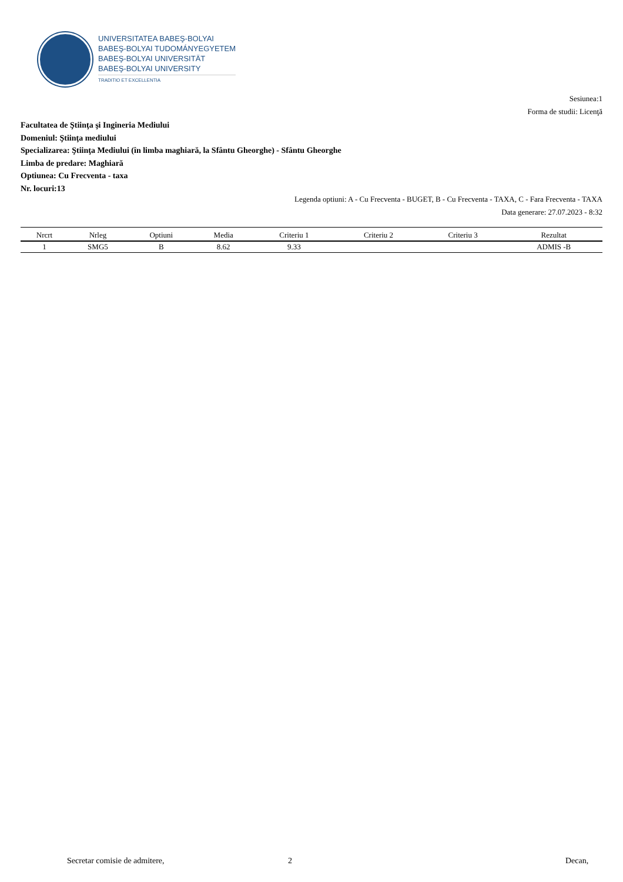UNIVERSITATEA BABEŞ-BOLYAI
BABEŞ-BOLYAI TUDOMÁNYEGYETEM
BABEŞ-BOLYAI UNIVERSITÄT
BABEŞ-BOLYAI UNIVERSITY
TRADITIO ET EXCELLENTIA
Sesiunea:1
Forma de studii: Licenţă
Facultatea de Ştiinţa şi Ingineria Mediului
Domeniul: Ştiinţa mediului
Specializarea: Ştiinţa Mediului (în limba maghiară, la Sfântu Gheorghe) - Sfântu Gheorghe
Limba de predare: Maghiară
Optiunea: Cu Frecventa - taxa
Nr. locuri:13
Legenda optiuni: A - Cu Frecventa - BUGET, B - Cu Frecventa - TAXA, C - Fara Frecventa - TAXA
Data generare: 27.07.2023 - 8:32
| Nrcrt | Nrleg | Optiuni | Media | Criteriu 1 | Criteriu 2 | Criteriu 3 | Rezultat |
| --- | --- | --- | --- | --- | --- | --- | --- |
| 1 | SMG5 | B | 8.62 | 9.33 | | | ADMIS -B |
Secretar comisie de admitere, 2 Decan,